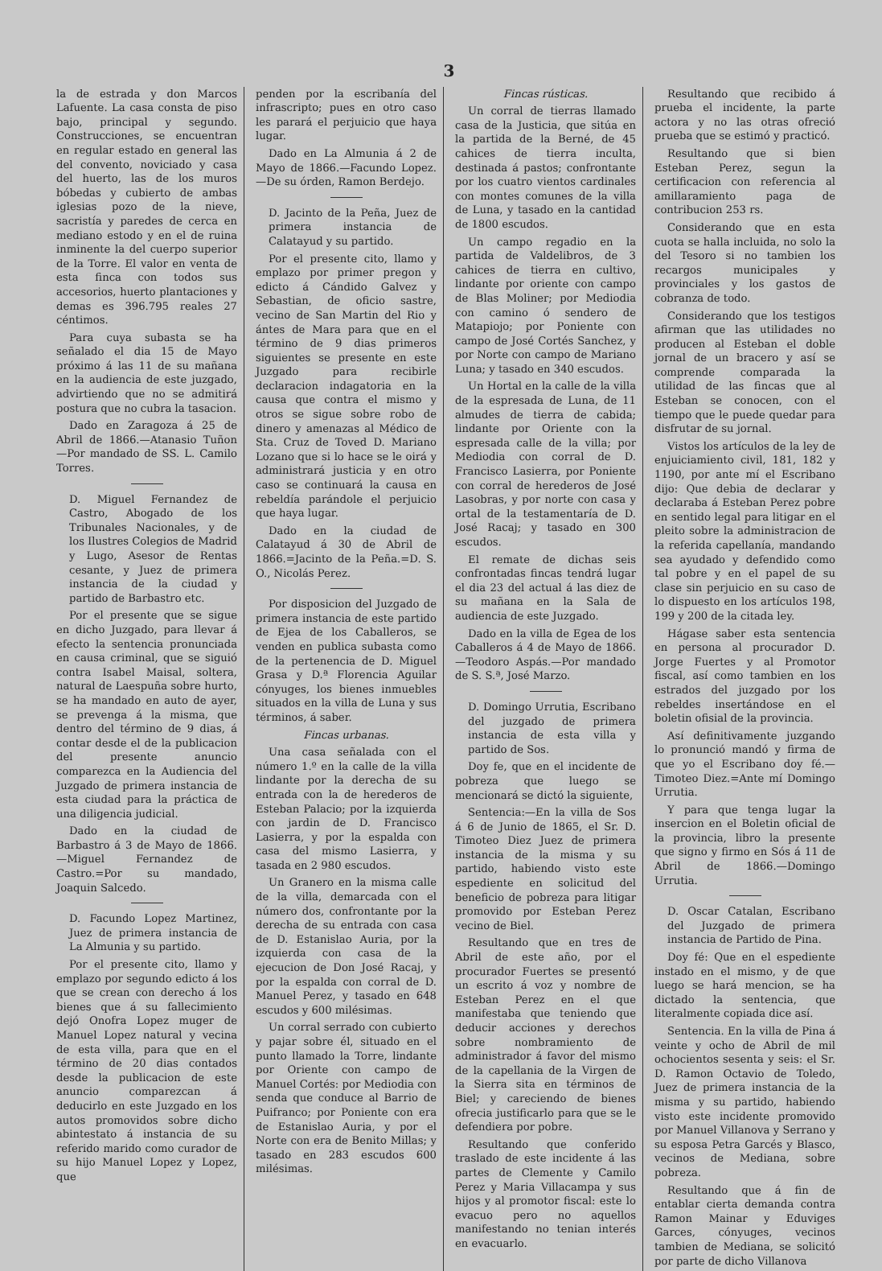3
la de estrada y don Marcos Lafuente. La casa consta de piso bajo, principal y segundo. Construcciones, se encuentran en regular estado en general las del convento, noviciado y casa del huerto, las de los muros bóbedas y cubierto de ambas iglesias pozo de la nieve, sacristía y paredes de cerca en mediano estodo y en el de ruina inminente la del cuerpo superior de la Torre. El valor en venta de esta finca con todos sus accesorios, huerto plantaciones y demas es 396.795 reales 27 céntimos.
Para cuya subasta se ha señalado el dia 15 de Mayo próximo á las 11 de su mañana en la audiencia de este juzgado, advirtiendo que no se admitirá postura que no cubra la tasacion.
Dado en Zaragoza á 25 de Abril de 1866.—Atanasio Tuñon—Por mandado de SS. L. Camilo Torres.
D. Miguel Fernandez de Castro, Abogado de los Tribunales Nacionales, y de los Ilustres Colegios de Madrid y Lugo, Asesor de Rentas cesante, y Juez de primera instancia de la ciudad y partido de Barbastro etc.
Por el presente que se sigue en dicho Juzgado, para llevar á efecto la sentencia pronunciada en causa criminal, que se siguió contra Isabel Maisal, soltera, natural de Laespuña sobre hurto, se ha mandado en auto de ayer, se prevenga á la misma, que dentro del término de 9 dias, á contar desde el de la publicacion del presente anuncio comparezca en la Audiencia del Juzgado de primera instancia de esta ciudad para la práctica de una diligencia judicial.
Dado en la ciudad de Barbastro á 3 de Mayo de 1866.—Miguel Fernandez de Castro.=Por su mandado, Joaquin Salcedo.
D. Facundo Lopez Martinez, Juez de primera instancia de La Almunia y su partido.
Por el presente cito, llamo y emplazo por segundo edicto á los que se crean con derecho á los bienes que á su fallecimiento dejó Onofra Lopez muger de Manuel Lopez natural y vecina de esta villa, para que en el término de 20 dias contados desde la publicacion de este anuncio comparezcan á deducirlo en este Juzgado en los autos promovidos sobre dicho abintestato á instancia de su referido marido como curador de su hijo Manuel Lopez y Lopez, que
penden por la escribanía del infrascripto; pues en otro caso les parará el perjuicio que haya lugar.
Dado en La Almunia á 2 de Mayo de 1866.—Facundo Lopez.—De su órden, Ramon Berdejo.
D. Jacinto de la Peña, Juez de primera instancia de Calatayud y su partido.
Por el presente cito, llamo y emplazo por primer pregon y edicto á Cándido Galvez y Sebastian, de oficio sastre, vecino de San Martin del Rio y ántes de Mara para que en el término de 9 dias primeros siguientes se presente en este Juzgado para recibirle declaracion indagatoria en la causa que contra el mismo y otros se sigue sobre robo de dinero y amenazas al Médico de Sta. Cruz de Toved D. Mariano Lozano que si lo hace se le oirá y administrará justicia y en otro caso se continuará la causa en rebeldía parándole el perjuicio que haya lugar.
Dado en la ciudad de Calatayud á 30 de Abril de 1866.=Jacinto de la Peña.=D. S. O., Nicolás Perez.
Por disposicion del Juzgado de primera instancia de este partido de Ejea de los Caballeros, se venden en publica subasta como de la pertenencia de D. Miguel Grasa y D.ª Florencia Aguilar cónyuges, los bienes inmuebles situados en la villa de Luna y sus términos, á saber.
Fincas urbanas.
Una casa señalada con el número 1.º en la calle de la villa lindante por la derecha de su entrada con la de herederos de Esteban Palacio; por la izquierda con jardin de D. Francisco Lasierra, y por la espalda con casa del mismo Lasierra, y tasada en 2 980 escudos.
Un Granero en la misma calle de la villa, demarcada con el número dos, confrontante por la derecha de su entrada con casa de D. Estanislao Auria, por la izquierda con casa de la ejecucion de Don José Racaj, y por la espalda con corral de D. Manuel Perez, y tasado en 648 escudos y 600 milésimas.
Un corral serrado con cubierto y pajar sobre él, situado en el punto llamado la Torre, lindante por Oriente con campo de Manuel Cortés: por Mediodia con senda que conduce al Barrio de Puifranco; por Poniente con era de Estanislao Auria, y por el Norte con era de Benito Millas; y tasado en 283 escudos 600 milésimas.
Fincas rústicas.
Un corral de tierras llamado casa de la Justicia, que sitúa en la partida de la Berné, de 45 cahices de tierra inculta, destinada á pastos; confrontante por los cuatro vientos cardinales con montes comunes de la villa de Luna, y tasado en la cantidad de 1800 escudos.
Un campo regadio en la partida de Valdelibros, de 3 cahices de tierra en cultivo, lindante por oriente con campo de Blas Moliner; por Mediodia con camino ó sendero de Matapiojo; por Poniente con campo de José Cortés Sanchez, y por Norte con campo de Mariano Luna; y tasado en 340 escudos.
Un Hortal en la calle de la villa de la espresada de Luna, de 11 almudes de tierra de cabida; lindante por Oriente con la espresada calle de la villa; por Mediodia con corral de D. Francisco Lasierra, por Poniente con corral de herederos de José Lasobras, y por norte con casa y ortal de la testamentaría de D. José Racaj; y tasado en 300 escudos.
El remate de dichas seis confrontadas fincas tendrá lugar el dia 23 del actual á las diez de su mañana en la Sala de audiencia de este Juzgado.
Dado en la villa de Egea de los Caballeros á 4 de Mayo de 1866.—Teodoro Aspás.—Por mandado de S. S.ª, José Marzo.
D. Domingo Urrutia, Escribano del juzgado de primera instancia de esta villa y partido de Sos.
Doy fe, que en el incidente de pobreza que luego se mencionará se dictó la siguiente,
Sentencia:—En la villa de Sos á 6 de Junio de 1865, el Sr. D. Timoteo Diez Juez de primera instancia de la misma y su partido, habiendo visto este espediente en solicitud del beneficio de pobreza para litigar promovido por Esteban Perez vecino de Biel.
Resultando que en tres de Abril de este año, por el procurador Fuertes se presentó un escrito á voz y nombre de Esteban Perez en el que manifestaba que teniendo que deducir acciones y derechos sobre nombramiento de administrador á favor del mismo de la capellania de la Virgen de la Sierra sita en términos de Biel; y careciendo de bienes ofrecia justificarlo para que se le defendiera por pobre.
Resultando que conferido traslado de este incidente á las partes de Clemente y Camilo Perez y Maria Villacampa y sus hijos y al promotor fiscal: este lo evacuo pero no aquellos manifestando no tenian interés en evacuarlo.
Resultando que recibido á prueba el incidente, la parte actora y no las otras ofreció prueba que se estimó y practicó.
Resultando que si bien Esteban Perez, segun la certificacion con referencia al amillaramiento paga de contribucion 253 rs.
Considerando que en esta cuota se halla incluida, no solo la del Tesoro si no tambien los recargos municipales y provinciales y los gastos de cobranza de todo.
Considerando que los testigos afirman que las utilidades no producen al Esteban el doble jornal de un bracero y así se comprende comparada la utilidad de las fincas que al Esteban se conocen, con el tiempo que le puede quedar para disfrutar de su jornal.
Vistos los artículos de la ley de enjuiciamiento civil, 181, 182 y 1190, por ante mí el Escribano dijo: Que debia de declarar y declaraba á Esteban Perez pobre en sentido legal para litigar en el pleito sobre la administracion de la referida capellanía, mandando sea ayudado y defendido como tal pobre y en el papel de su clase sin perjuicio en su caso de lo dispuesto en los artículos 198, 199 y 200 de la citada ley.
Hágase saber esta sentencia en persona al procurador D. Jorge Fuertes y al Promotor fiscal, así como tambien en los estrados del juzgado por los rebeldes insertándose en el boletin ofisial de la provincia.
Así definitivamente juzgando lo pronunció mandó y firma de que yo el Escribano doy fé.—Timoteo Diez.=Ante mí Domingo Urrutia.
Y para que tenga lugar la insercion en el Boletin oficial de la provincia, libro la presente que signo y firmo en Sós á 11 de Abril de 1866.—Domingo Urrutia.
D. Oscar Catalan, Escribano del Juzgado de primera instancia de Partido de Pina.
Doy fé: Que en el espediente instado en el mismo, y de que luego se hará mencion, se ha dictado la sentencia, que literalmente copiada dice así.
Sentencia. En la villa de Pina á veinte y ocho de Abril de mil ochocientos sesenta y seis: el Sr. D. Ramon Octavio de Toledo, Juez de primera instancia de la misma y su partido, habiendo visto este incidente promovido por Manuel Villanova y Serrano y su esposa Petra Garcés y Blasco, vecinos de Mediana, sobre pobreza.
Resultando que á fin de entablar cierta demanda contra Ramon Mainar y Eduviges Garces, cónyuges, vecinos tambien de Mediana, se solicitó por parte de dicho Villanova